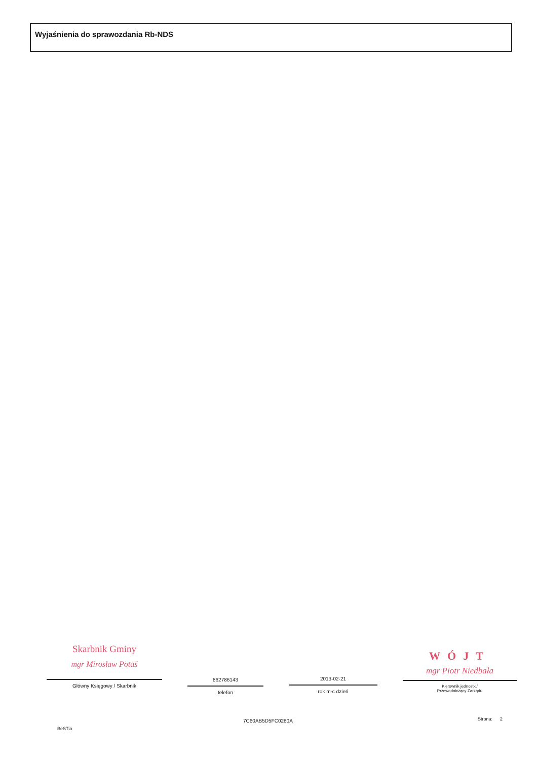Wyjaśnienia do sprawozdania Rb-NDS
Skarbnik Gminy
mgr Mirosław Potaś
Główny Księgowy / Skarbnik
862786143
telefon
2013-02-21
rok m-c dzień
WÓJT
mgr Piotr Niedbała
Kierownik jednostki/
Przewodniczący Zarządu
7C60AB5D5FC0280A Strona: 2
BeSTia